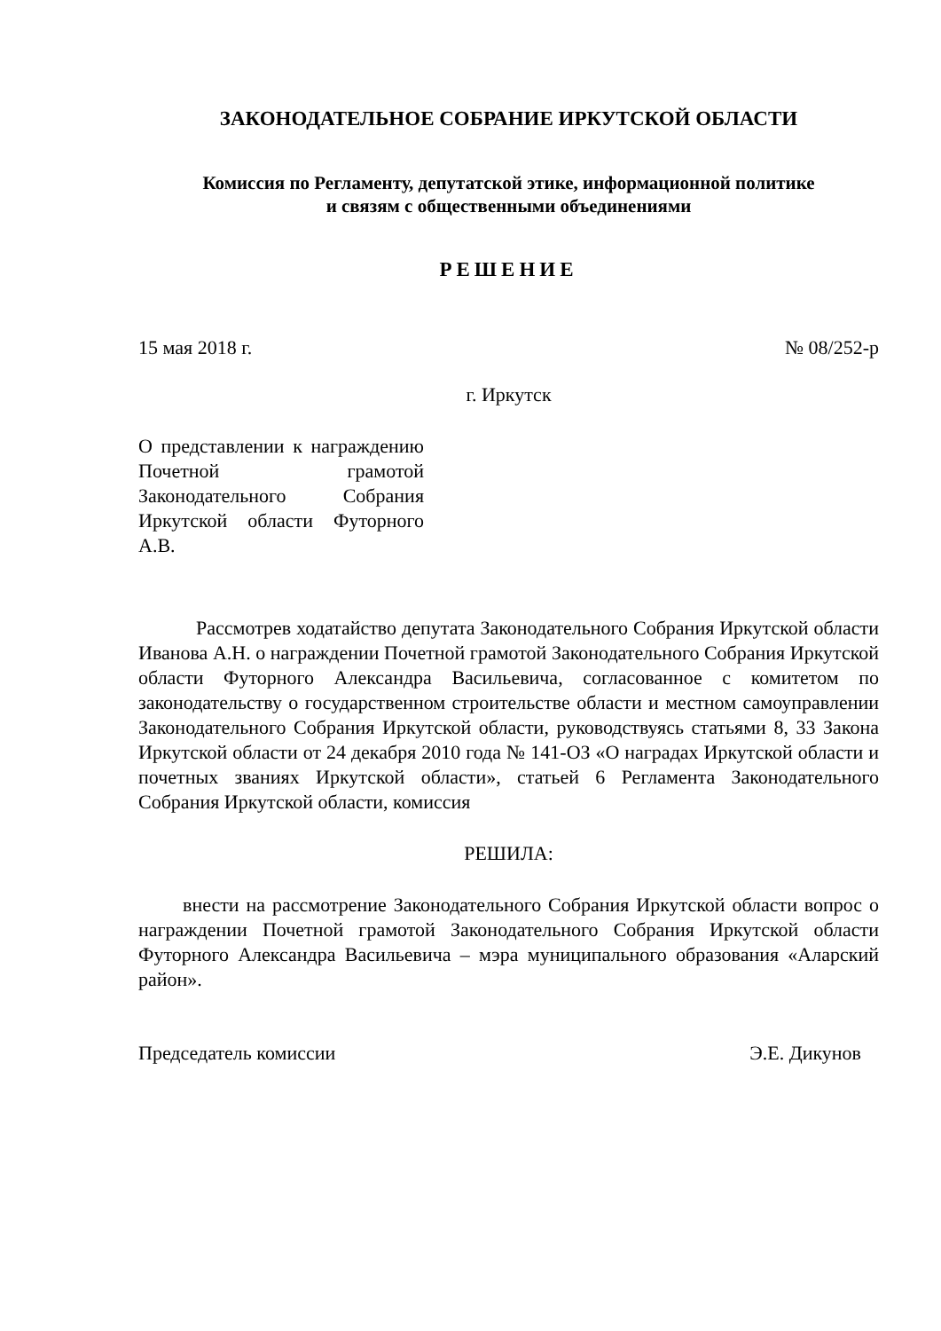ЗАКОНОДАТЕЛЬНОЕ СОБРАНИЕ ИРКУТСКОЙ ОБЛАСТИ
Комиссия по Регламенту, депутатской этике, информационной политике
и связям с общественными объединениями
РЕШЕНИЕ
15 мая 2018 г. № 08/252-р
г. Иркутск
О представлении к награждению Почетной грамотой Законодательного Собрания Иркутской области Футорного А.В.
Рассмотрев ходатайство депутата Законодательного Собрания Иркутской области Иванова А.Н. о награждении Почетной грамотой Законодательного Собрания Иркутской области Футорного Александра Васильевича, согласованное с комитетом по законодательству о государственном строительстве области и местном самоуправлении Законодательного Собрания Иркутской области, руководствуясь статьями 8, 33 Закона Иркутской области от 24 декабря 2010 года № 141-ОЗ «О наградах Иркутской области и почетных званиях Иркутской области», статьей 6 Регламента Законодательного Собрания Иркутской области, комиссия
РЕШИЛА:
внести на рассмотрение Законодательного Собрания Иркутской области вопрос о награждении Почетной грамотой Законодательного Собрания Иркутской области Футорного Александра Васильевича – мэра муниципального образования «Аларский район».
Председатель комиссии Э.Е. Дикунов